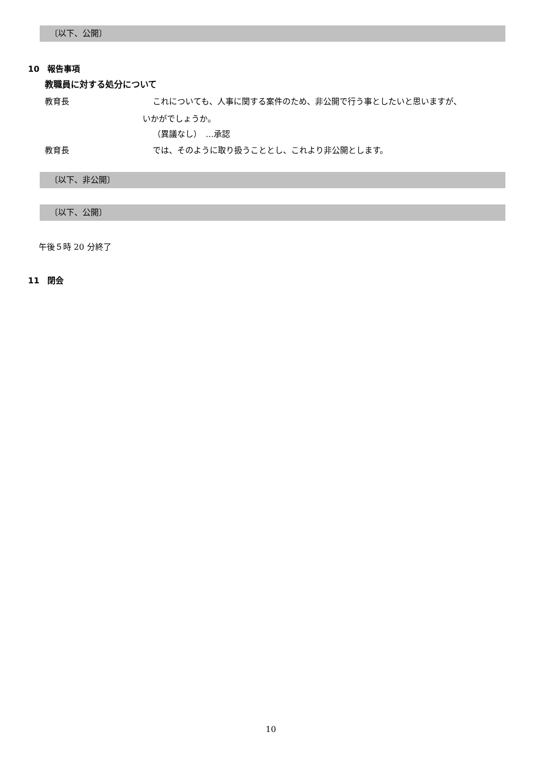〔以下、公開〕
10　報告事項
教職員に対する処分について
教育長 これについても、人事に関する案件のため、非公開で行う事としたいと思いますが、
いかがでしょうか。
（異議なし）　…承認
教育長 では、そのように取り扱うこととし、これより非公開とします。
〔以下、非公開〕
〔以下、公開〕
午後５時 20 分終了
11　閉会
10